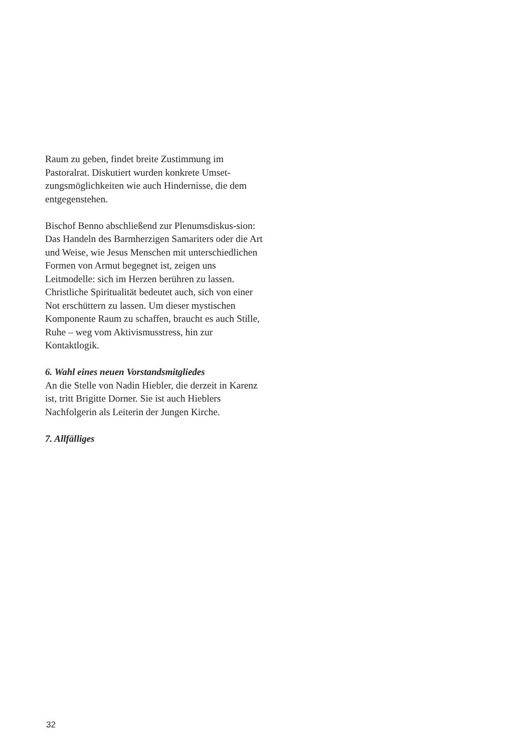Raum zu geben, findet breite Zustimmung im Pastoralrat. Diskutiert wurden konkrete Umset-zungsmöglichkeiten wie auch Hindernisse, die dem entgegenstehen.
Bischof Benno abschließend zur Plenumsdiskus-sion: Das Handeln des Barmherzigen Samariters oder die Art und Weise, wie Jesus Menschen mit unterschiedlichen Formen von Armut begegnet ist, zeigen uns Leitmodelle: sich im Herzen berühren zu lassen. Christliche Spiritualität bedeutet auch, sich von einer Not erschüttern zu lassen. Um dieser mystischen Komponente Raum zu schaffen, braucht es auch Stille, Ruhe – weg vom Aktivismusstress, hin zur Kontaktlogik.
6. Wahl eines neuen Vorstandsmitgliedes
An die Stelle von Nadin Hiebler, die derzeit in Karenz ist, tritt Brigitte Dorner. Sie ist auch Hieblers Nachfolgerin als Leiterin der Jungen Kirche.
7. Allfälliges
32